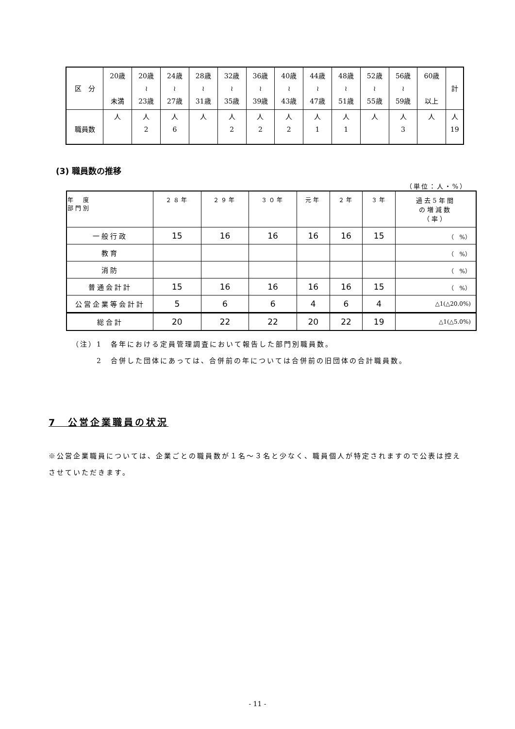| 区 分 | 20歳 未満 | 20歳 ≀ 23歳 | 24歳 ≀ 27歳 | 28歳 ≀ 31歳 | 32歳 ≀ 35歳 | 36歳 ≀ 39歳 | 40歳 ≀ 43歳 | 44歳 ≀ 47歳 | 48歳 ≀ 51歳 | 52歳 ≀ 55歳 | 56歳 ≀ 59歳 | 60歳 以上 | 計 |
| --- | --- | --- | --- | --- | --- | --- | --- | --- | --- | --- | --- | --- | --- |
| 職員数 | 人 | 人 2 | 人 6 | 人 | 人 2 | 人 2 | 人 2 | 人 1 | 人 1 | 人 | 人 3 | 人 | 人 19 |
(3) 職員数の推移
（単位：人・%）
| 年 度 部門別 | ２８年 | ２９年 | ３０年 | 元年 | ２年 | ３年 | 過去5年間 の増減数 （率） |
| --- | --- | --- | --- | --- | --- | --- | --- |
| 一般行政 | 15 | 16 | 16 | 16 | 16 | 15 | （ %） |
| 教育 | | | | | | | （ %） |
| 消防 | | | | | | | （ %） |
| 普通会計計 | 15 | 16 | 16 | 16 | 16 | 15 | （ %） |
| 公営企業等会計計 | 5 | 6 | 6 | 4 | 6 | 4 | △1(△20.0%) |
| 総合計 | 20 | 22 | 22 | 20 | 22 | 19 | △1(△5.0%) |
（注）1　各年における定員管理調査において報告した部門別職員数。
　　　2　合併した団体にあっては、合併前の年については合併前の旧団体の合計職員数。
7　公営企業職員の状況
※公営企業職員については、企業ごとの職員数が１名～３名と少なく、職員個人が特定されますので公表は控えさせていただきます。
- 11 -